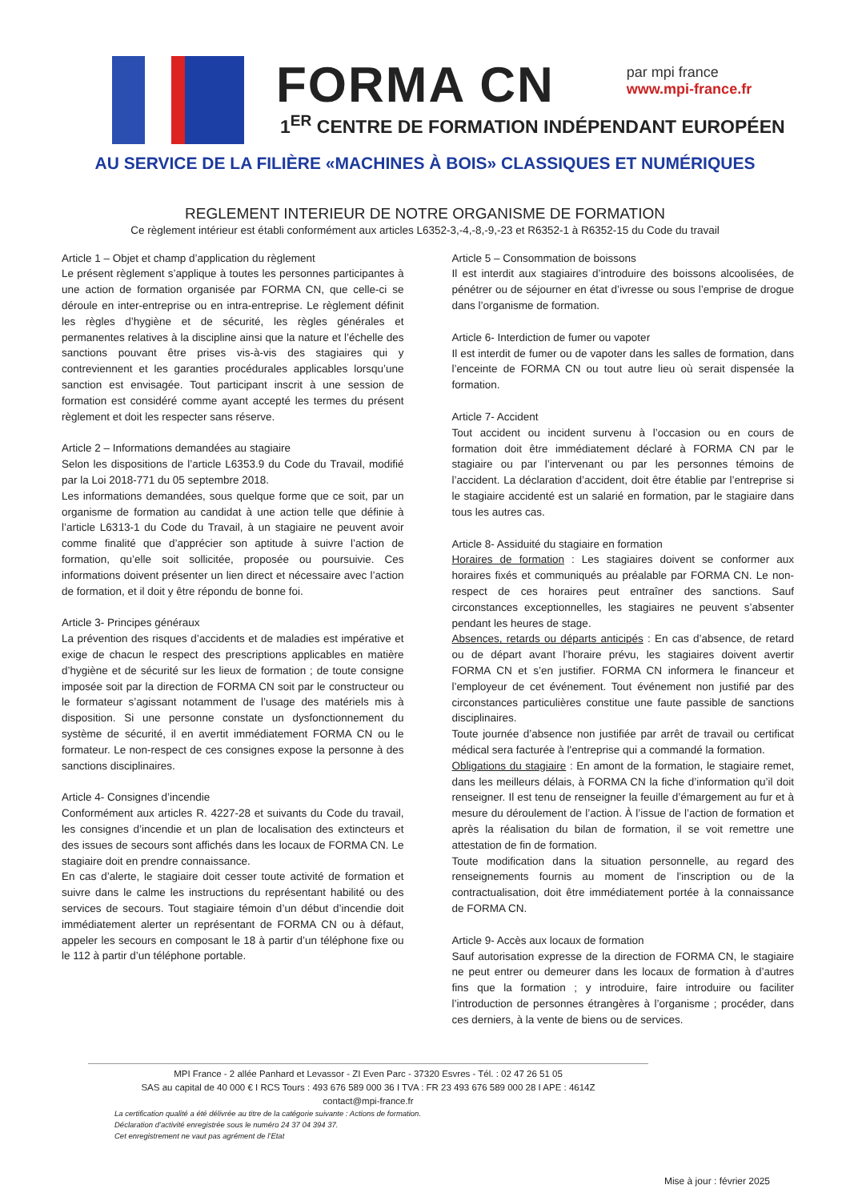FORMA CN
par mpi france
www.mpi-france.fr
1<sup>ER</sup> CENTRE DE FORMATION INDÉPENDANT EUROPÉEN
AU SERVICE DE LA FILIÈRE «MACHINES À BOIS» CLASSIQUES ET NUMÉRIQUES
REGLEMENT INTERIEUR DE NOTRE ORGANISME DE FORMATION
Ce règlement intérieur est établi conformément aux articles L6352-3,-4,-8,-9,-23 et R6352-1 à R6352-15 du Code du travail
Article 1 – Objet et champ d’application du règlement
Le présent règlement s’applique à toutes les personnes participantes à une action de formation organisée par FORMA CN, que celle-ci se déroule en inter-entreprise ou en intra-entreprise. Le règlement définit les règles d’hygiène et de sécurité, les règles générales et permanentes relatives à la discipline ainsi que la nature et l’échelle des sanctions pouvant être prises vis-à-vis des stagiaires qui y contreviennent et les garanties procédurales applicables lorsqu’une sanction est envisagée. Tout participant inscrit à une session de formation est considéré comme ayant accepté les termes du présent règlement et doit les respecter sans réserve.
Article 2 – Informations demandées au stagiaire
Selon les dispositions de l’article L6353.9 du Code du Travail, modifié par la Loi 2018-771 du 05 septembre 2018.
Les informations demandées, sous quelque forme que ce soit, par un organisme de formation au candidat à une action telle que définie à l’article L6313-1 du Code du Travail, à un stagiaire ne peuvent avoir comme finalité que d’apprécier son aptitude à suivre l’action de formation, qu’elle soit sollicitée, proposée ou poursuivie. Ces informations doivent présenter un lien direct et nécessaire avec l’action de formation, et il doit y être répondu de bonne foi.
Article 3- Principes généraux
La prévention des risques d’accidents et de maladies est impérative et exige de chacun le respect des prescriptions applicables en matière d’hygiène et de sécurité sur les lieux de formation ; de toute consigne imposée soit par la direction de FORMA CN soit par le constructeur ou le formateur s’agissant notamment de l’usage des matériels mis à disposition. Si une personne constate un dysfonctionnement du système de sécurité, il en avertit immédiatement FORMA CN ou le formateur. Le non-respect de ces consignes expose la personne à des sanctions disciplinaires.
Article 4- Consignes d’incendie
Conformément aux articles R. 4227-28 et suivants du Code du travail, les consignes d’incendie et un plan de localisation des extincteurs et des issues de secours sont affichés dans les locaux de FORMA CN. Le stagiaire doit en prendre connaissance.
En cas d’alerte, le stagiaire doit cesser toute activité de formation et suivre dans le calme les instructions du représentant habilité ou des services de secours. Tout stagiaire témoin d’un début d’incendie doit immédiatement alerter un représentant de FORMA CN ou à défaut, appeler les secours en composant le 18 à partir d’un téléphone fixe ou le 112 à partir d’un téléphone portable.
Article 5 – Consommation de boissons
Il est interdit aux stagiaires d’introduire des boissons alcoolisées, de pénétrer ou de séjourner en état d’ivresse ou sous l’emprise de drogue dans l’organisme de formation.
Article 6- Interdiction de fumer ou vapoter
Il est interdit de fumer ou de vapoter dans les salles de formation, dans l’enceinte de FORMA CN ou tout autre lieu où serait dispensée la formation.
Article 7- Accident
Tout accident ou incident survenu à l’occasion ou en cours de formation doit être immédiatement déclaré à FORMA CN par le stagiaire ou par l’intervenant ou par les personnes témoins de l’accident. La déclaration d’accident, doit être établie par l’entreprise si le stagiaire accidenté est un salarié en formation, par le stagiaire dans tous les autres cas.
Article 8- Assiduité du stagiaire en formation
Horaires de formation : Les stagiaires doivent se conformer aux horaires fixés et communiqués au préalable par FORMA CN. Le non-respect de ces horaires peut entraîner des sanctions. Sauf circonstances exceptionnelles, les stagiaires ne peuvent s’absenter pendant les heures de stage.
Absences, retards ou départs anticipés : En cas d’absence, de retard ou de départ avant l’horaire prévu, les stagiaires doivent avertir FORMA CN et s’en justifier. FORMA CN informera le financeur et l’employeur de cet événement. Tout événement non justifié par des circonstances particulières constitue une faute passible de sanctions disciplinaires.
Toute journée d’absence non justifiée par arrêt de travail ou certificat médical sera facturée à l'entreprise qui a commandé la formation.
Obligations du stagiaire : En amont de la formation, le stagiaire remet, dans les meilleurs délais, à FORMA CN la fiche d’information qu’il doit renseigner. Il est tenu de renseigner la feuille d’émargement au fur et à mesure du déroulement de l’action. À l’issue de l’action de formation et après la réalisation du bilan de formation, il se voit remettre une attestation de fin de formation.
Toute modification dans la situation personnelle, au regard des renseignements fournis au moment de l’inscription ou de la contractualisation, doit être immédiatement portée à la connaissance de FORMA CN.
Article 9- Accès aux locaux de formation
Sauf autorisation expresse de la direction de FORMA CN, le stagiaire ne peut entrer ou demeurer dans les locaux de formation à d’autres fins que la formation ; y introduire, faire introduire ou faciliter l’introduction de personnes étrangères à l’organisme ; procéder, dans ces derniers, à la vente de biens ou de services.
MPI France - 2 allée Panhard et Levassor - ZI Even Parc - 37320 Esvres - Tél. : 02 47 26 51 05
SAS au capital de 40 000 € I RCS Tours : 493 676 589 000 36 I TVA : FR 23 493 676 589 000 28 I APE : 4614Z
contact@mpi-france.fr
La certification qualité a été délivrée au titre de la catégorie suivante : Actions de formation.
Déclaration d’activité enregistrée sous le numéro 24 37 04 394 37.
Cet enregistrement ne vaut pas agrément de l’Etat
Mise à jour : février 2025